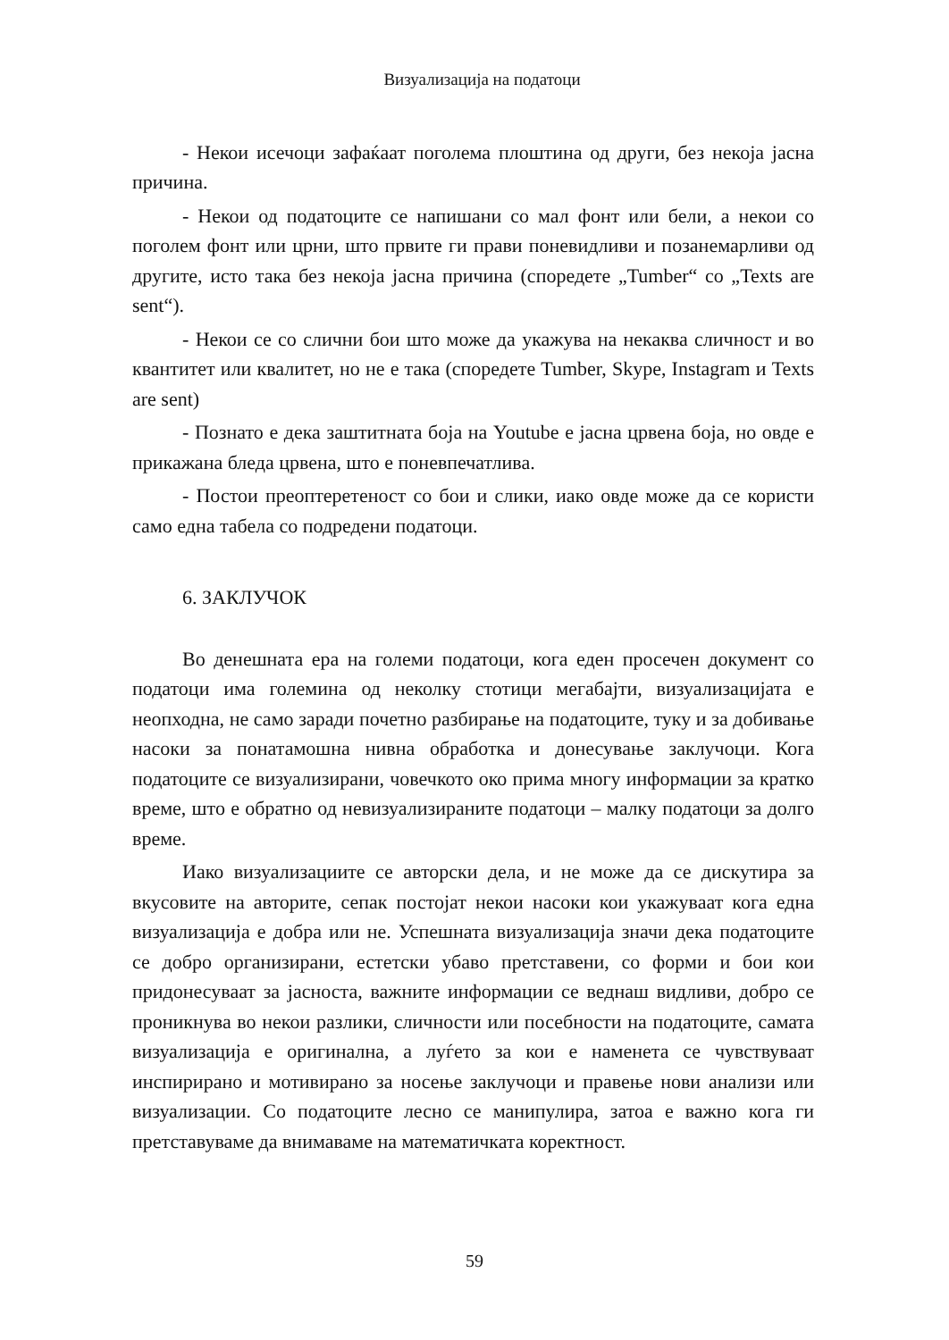Визуализација на податоци
- Некои исечоци зафаќаат поголема плоштина од други, без некоја јасна причина.
- Некои од податоците се напишани со мал фонт или бели, а некои со поголем фонт или црни, што првите ги прави поневидливи и позанемарливи од другите, исто така без некоја јасна причина (споредете „Tumber“ со „Texts are sent“).
- Некои се со слични бои што може да укажува на некаква сличност и во квантитет или квалитет, но не е така (споредете Tumber, Skype, Instagram и Texts are sent)
- Познато е дека заштитната боја на Youtube е јасна црвена боја, но овде е прикажана бледа црвена, што е поневпечатлива.
- Постои преоптеретеност со бои и слики, иако овде може да се користи само една табела со подредени податоци.
6. ЗАКЛУЧОК
Во денешната ера на големи податоци, кога еден просечен документ со податоци има големина од неколку стотици мегабајти, визуализацијата е неопходна, не само заради почетно разбирање на податоците, туку и за добивање насоки за понатамошна нивна обработка и донесување заклучоци. Кога податоците се визуализирани, човечкото око прима многу информации за кратко време, што е обратно од невизуализираните податоци – малку податоци за долго време.
Иако визуализациите се авторски дела, и не може да се дискутира за вкусовите на авторите, сепак постојат некои насоки кои укажуваат кога една визуализација е добра или не. Успешната визуализација значи дека податоците се добро организирани, естетски убаво претставени, со форми и бои кои придонесуваат за јасноста, важните информации се веднаш видливи, добро се проникнува во некои разлики, сличности или посебности на податоците, самата визуализација е оригинална, а луѓето за кои е наменета се чувствуваат инспирирано и мотивирано за носење заклучоци и правење нови анализи или визуализации. Со податоците лесно се манипулира, затоа е важно кога ги претставуваме да внимаваме на математичката коректност.
59